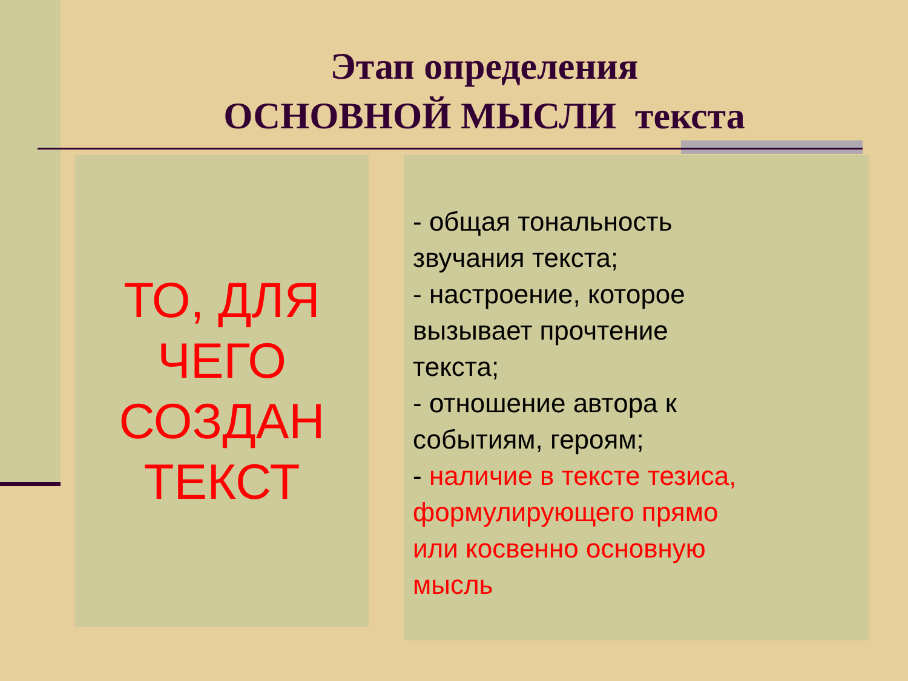Этап определения
ОСНОВНОЙ МЫСЛИ текста
ТО, ДЛЯ
ЧЕГО
СОЗДАН
ТЕКСТ
- общая тональность
звучания текста;
- настроение, которое
вызывает прочтение
текста;
- отношение автора к
событиям, героям;
- наличие в тексте тезиса,
формулирующего прямо
или косвенно основную
мысль